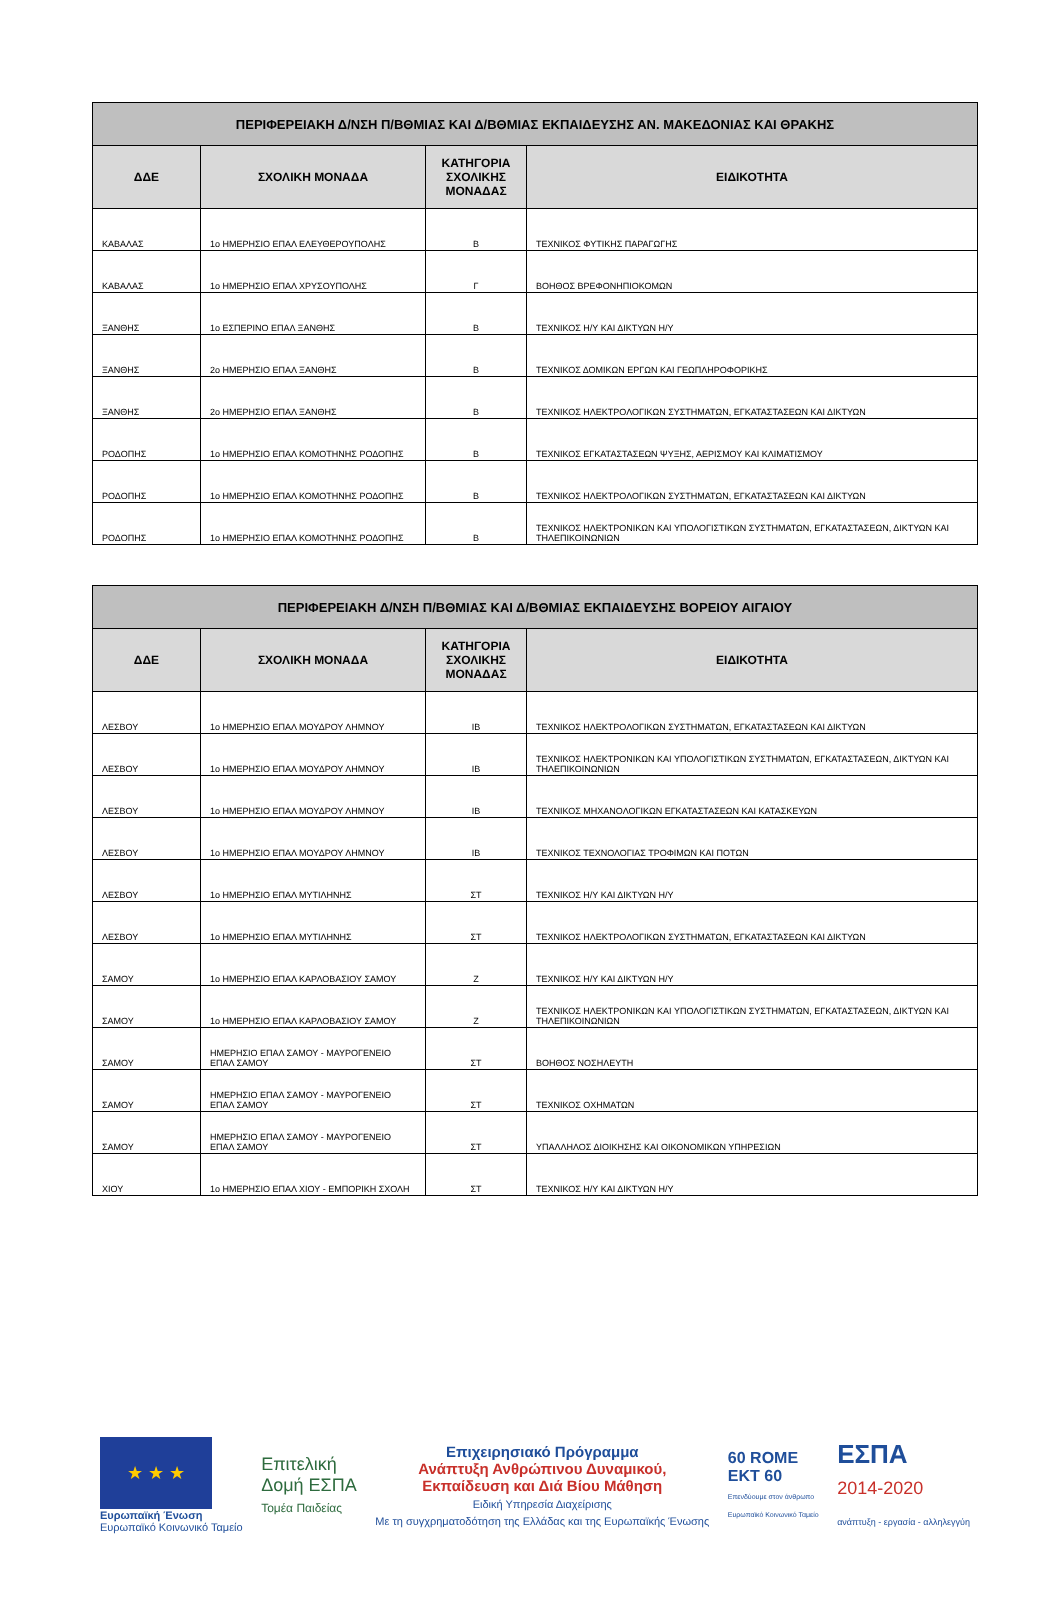| ΠΕΡΙΦΕΡΕΙΑΚΗ Δ/ΝΣΗ Π/ΒΘΜΙΑΣ ΚΑΙ Δ/ΒΘΜΙΑΣ ΕΚΠΑΙΔΕΥΣΗΣ ΑΝ. ΜΑΚΕΔΟΝΙΑΣ ΚΑΙ ΘΡΑΚΗΣ | | | |
| --- | --- | --- | --- |
| ΔΔΕ | ΣΧΟΛΙΚΗ ΜΟΝΑΔΑ | ΚΑΤΗΓΟΡΙΑ ΣΧΟΛΙΚΗΣ ΜΟΝΑΔΑΣ | ΕΙΔΙΚΟΤΗΤΑ |
| ΚΑΒΑΛΑΣ | 1ο ΗΜΕΡΗΣΙΟ ΕΠΑΛ ΕΛΕΥΘΕΡΟΥΠΟΛΗΣ | Β | ΤΕΧΝΙΚΟΣ ΦΥΤΙΚΗΣ ΠΑΡΑΓΩΓΗΣ |
| ΚΑΒΑΛΑΣ | 1ο ΗΜΕΡΗΣΙΟ ΕΠΑΛ ΧΡΥΣΟΥΠΟΛΗΣ | Γ | ΒΟΗΘΟΣ ΒΡΕΦΟΝΗΠΙΟΚΟΜΩΝ |
| ΞΑΝΘΗΣ | 1ο ΕΣΠΕΡΙΝΟ ΕΠΑΛ ΞΑΝΘΗΣ | Β | ΤΕΧΝΙΚΟΣ Η/Υ ΚΑΙ ΔΙΚΤΥΩΝ Η/Υ |
| ΞΑΝΘΗΣ | 2ο ΗΜΕΡΗΣΙΟ ΕΠΑΛ ΞΑΝΘΗΣ | Β | ΤΕΧΝΙΚΟΣ ΔΟΜΙΚΩΝ ΕΡΓΩΝ ΚΑΙ ΓΕΩΠΛΗΡΟΦΟΡΙΚΗΣ |
| ΞΑΝΘΗΣ | 2ο ΗΜΕΡΗΣΙΟ ΕΠΑΛ ΞΑΝΘΗΣ | Β | ΤΕΧΝΙΚΟΣ ΗΛΕΚΤΡΟΛΟΓΙΚΩΝ ΣΥΣΤΗΜΑΤΩΝ, ΕΓΚΑΤΑΣΤΑΣΕΩΝ ΚΑΙ ΔΙΚΤΥΩΝ |
| ΡΟΔΟΠΗΣ | 1ο ΗΜΕΡΗΣΙΟ ΕΠΑΛ ΚΟΜΟΤΗΝΗΣ ΡΟΔΟΠΗΣ | Β | ΤΕΧΝΙΚΟΣ ΕΓΚΑΤΑΣΤΑΣΕΩΝ ΨΥΞΗΣ, ΑΕΡΙΣΜΟΥ ΚΑΙ ΚΛΙΜΑΤΙΣΜΟΥ |
| ΡΟΔΟΠΗΣ | 1ο ΗΜΕΡΗΣΙΟ ΕΠΑΛ ΚΟΜΟΤΗΝΗΣ ΡΟΔΟΠΗΣ | Β | ΤΕΧΝΙΚΟΣ ΗΛΕΚΤΡΟΛΟΓΙΚΩΝ ΣΥΣΤΗΜΑΤΩΝ, ΕΓΚΑΤΑΣΤΑΣΕΩΝ ΚΑΙ ΔΙΚΤΥΩΝ |
| ΡΟΔΟΠΗΣ | 1ο ΗΜΕΡΗΣΙΟ ΕΠΑΛ ΚΟΜΟΤΗΝΗΣ ΡΟΔΟΠΗΣ | Β | ΤΕΧΝΙΚΟΣ ΗΛΕΚΤΡΟΝΙΚΩΝ ΚΑΙ ΥΠΟΛΟΓΙΣΤΙΚΩΝ ΣΥΣΤΗΜΑΤΩΝ, ΕΓΚΑΤΑΣΤΑΣΕΩΝ, ΔΙΚΤΥΩΝ ΚΑΙ ΤΗΛΕΠΙΚΟΙΝΩΝΙΩΝ |
| ΠΕΡΙΦΕΡΕΙΑΚΗ Δ/ΝΣΗ Π/ΒΘΜΙΑΣ ΚΑΙ Δ/ΒΘΜΙΑΣ ΕΚΠΑΙΔΕΥΣΗΣ ΒΟΡΕΙΟΥ ΑΙΓΑΙΟΥ | | | |
| --- | --- | --- | --- |
| ΔΔΕ | ΣΧΟΛΙΚΗ ΜΟΝΑΔΑ | ΚΑΤΗΓΟΡΙΑ ΣΧΟΛΙΚΗΣ ΜΟΝΑΔΑΣ | ΕΙΔΙΚΟΤΗΤΑ |
| ΛΕΣΒΟΥ | 1ο ΗΜΕΡΗΣΙΟ ΕΠΑΛ ΜΟΥΔΡΟΥ ΛΗΜΝΟΥ | ΙΒ | ΤΕΧΝΙΚΟΣ ΗΛΕΚΤΡΟΛΟΓΙΚΩΝ ΣΥΣΤΗΜΑΤΩΝ, ΕΓΚΑΤΑΣΤΑΣΕΩΝ ΚΑΙ ΔΙΚΤΥΩΝ |
| ΛΕΣΒΟΥ | 1ο ΗΜΕΡΗΣΙΟ ΕΠΑΛ ΜΟΥΔΡΟΥ ΛΗΜΝΟΥ | ΙΒ | ΤΕΧΝΙΚΟΣ ΗΛΕΚΤΡΟΝΙΚΩΝ ΚΑΙ ΥΠΟΛΟΓΙΣΤΙΚΩΝ ΣΥΣΤΗΜΑΤΩΝ, ΕΓΚΑΤΑΣΤΑΣΕΩΝ, ΔΙΚΤΥΩΝ ΚΑΙ ΤΗΛΕΠΙΚΟΙΝΩΝΙΩΝ |
| ΛΕΣΒΟΥ | 1ο ΗΜΕΡΗΣΙΟ ΕΠΑΛ ΜΟΥΔΡΟΥ ΛΗΜΝΟΥ | ΙΒ | ΤΕΧΝΙΚΟΣ ΜΗΧΑΝΟΛΟΓΙΚΩΝ ΕΓΚΑΤΑΣΤΑΣΕΩΝ ΚΑΙ ΚΑΤΑΣΚΕΥΩΝ |
| ΛΕΣΒΟΥ | 1ο ΗΜΕΡΗΣΙΟ ΕΠΑΛ ΜΟΥΔΡΟΥ ΛΗΜΝΟΥ | ΙΒ | ΤΕΧΝΙΚΟΣ ΤΕΧΝΟΛΟΓΙΑΣ ΤΡΟΦΙΜΩΝ ΚΑΙ ΠΟΤΩΝ |
| ΛΕΣΒΟΥ | 1ο ΗΜΕΡΗΣΙΟ ΕΠΑΛ ΜΥΤΙΛΗΝΗΣ | ΣΤ | ΤΕΧΝΙΚΟΣ Η/Υ ΚΑΙ ΔΙΚΤΥΩΝ Η/Υ |
| ΛΕΣΒΟΥ | 1ο ΗΜΕΡΗΣΙΟ ΕΠΑΛ ΜΥΤΙΛΗΝΗΣ | ΣΤ | ΤΕΧΝΙΚΟΣ ΗΛΕΚΤΡΟΛΟΓΙΚΩΝ ΣΥΣΤΗΜΑΤΩΝ, ΕΓΚΑΤΑΣΤΑΣΕΩΝ ΚΑΙ ΔΙΚΤΥΩΝ |
| ΣΑΜΟΥ | 1ο ΗΜΕΡΗΣΙΟ ΕΠΑΛ ΚΑΡΛΟΒΑΣΙΟΥ ΣΑΜΟΥ | Ζ | ΤΕΧΝΙΚΟΣ Η/Υ ΚΑΙ ΔΙΚΤΥΩΝ Η/Υ |
| ΣΑΜΟΥ | 1ο ΗΜΕΡΗΣΙΟ ΕΠΑΛ ΚΑΡΛΟΒΑΣΙΟΥ ΣΑΜΟΥ | Ζ | ΤΕΧΝΙΚΟΣ ΗΛΕΚΤΡΟΝΙΚΩΝ ΚΑΙ ΥΠΟΛΟΓΙΣΤΙΚΩΝ ΣΥΣΤΗΜΑΤΩΝ, ΕΓΚΑΤΑΣΤΑΣΕΩΝ, ΔΙΚΤΥΩΝ ΚΑΙ ΤΗΛΕΠΙΚΟΙΝΩΝΙΩΝ |
| ΣΑΜΟΥ | ΗΜΕΡΗΣΙΟ ΕΠΑΛ ΣΑΜΟΥ - ΜΑΥΡΟΓΕΝΕΙΟ ΕΠΑΛ ΣΑΜΟΥ | ΣΤ | ΒΟΗΘΟΣ ΝΟΣΗΛΕΥΤΗ |
| ΣΑΜΟΥ | ΗΜΕΡΗΣΙΟ ΕΠΑΛ ΣΑΜΟΥ - ΜΑΥΡΟΓΕΝΕΙΟ ΕΠΑΛ ΣΑΜΟΥ | ΣΤ | ΤΕΧΝΙΚΟΣ ΟΧΗΜΑΤΩΝ |
| ΣΑΜΟΥ | ΗΜΕΡΗΣΙΟ ΕΠΑΛ ΣΑΜΟΥ - ΜΑΥΡΟΓΕΝΕΙΟ ΕΠΑΛ ΣΑΜΟΥ | ΣΤ | ΥΠΑΛΛΗΛΟΣ ΔΙΟΙΚΗΣΗΣ ΚΑΙ ΟΙΚΟΝΟΜΙΚΩΝ ΥΠΗΡΕΣΙΩΝ |
| ΧΙΟΥ | 1ο ΗΜΕΡΗΣΙΟ ΕΠΑΛ ΧΙΟΥ - ΕΜΠΟΡΙΚΗ ΣΧΟΛΗ | ΣΤ | ΤΕΧΝΙΚΟΣ Η/Υ ΚΑΙ ΔΙΚΤΥΩΝ Η/Υ |
★ ★ ★
Ευρωπαϊκή Ένωση
Ευρωπαϊκό Κοινωνικό Ταμείο
Επιτελική
Δομή ΕΣΠΑ
Τομέα Παιδείας
Επιχειρησιακό Πρόγραμμα
Ανάπτυξη Ανθρώπινου Δυναμικού,
Εκπαίδευση και Διά Βίου Μάθηση
Ειδική Υπηρεσία Διαχείρισης
Με τη συγχρηματοδότηση της Ελλάδας και της Ευρωπαϊκής Ένωσης
60 ROME
ΕΚΤ 60
Επενδύουμε στον άνθρωπο
Ευρωπαϊκό Κοινωνικό Ταμείο
ΕΣΠΑ
2014-2020
ανάπτυξη - εργασία - αλληλεγγύη